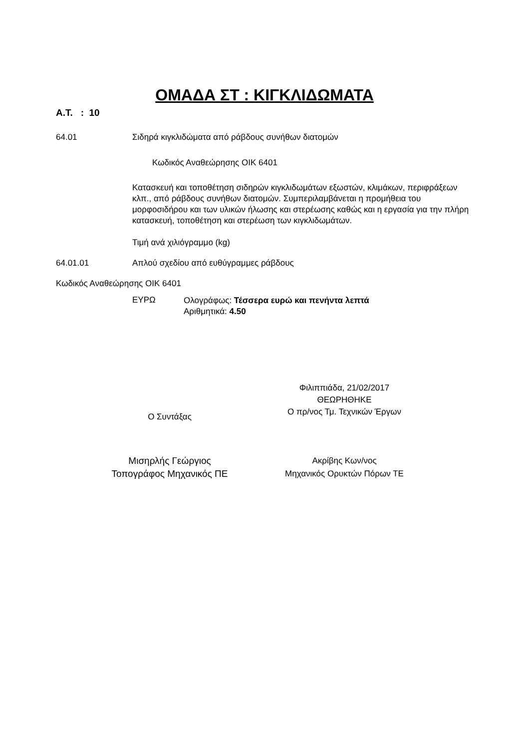ΟΜΑΔΑ ΣΤ : ΚΙΓΚΛΙΔΩΜΑΤΑ
Α.Τ. : 10
64.01 Σιδηρά κιγκλιδώματα από ράβδους συνήθων διατομών
Κωδικός Αναθεώρησης ΟΙΚ 6401
Κατασκευή και τοποθέτηση σιδηρών κιγκλιδωμάτων εξωστών, κλιμάκων, περιφράξεων κλπ., από ράβδους συνήθων διατομών. Συμπεριλαμβάνεται η προμήθεια του μορφοσιδήρου και των υλικών ήλωσης και στερέωσης καθώς και η εργασία για την πλήρη κατασκευή, τοποθέτηση και στερέωση των κιγκλιδωμάτων.
Τιμή ανά χιλιόγραμμο (kg)
64.01.01 Απλού σχεδίου από ευθύγραμμες ράβδους
Κωδικός Αναθεώρησης ΟΙΚ 6401
ΕΥΡΩ
Ολογράφως: Τέσσερα ευρώ και πενήντα λεπτά
Αριθμητικά: 4.50
Ο Συντάξας
Φιλιππιάδα, 21/02/2017
ΘΕΩΡΗΘΗΚΕ
Ο πρ/νος Τμ. Τεχνικών Έργων
Μισηρλής Γεώργιος
Τοπογράφος Μηχανικός ΠΕ
Ακρίβης Κων/νος
Μηχανικός Ορυκτών Πόρων ΤΕ